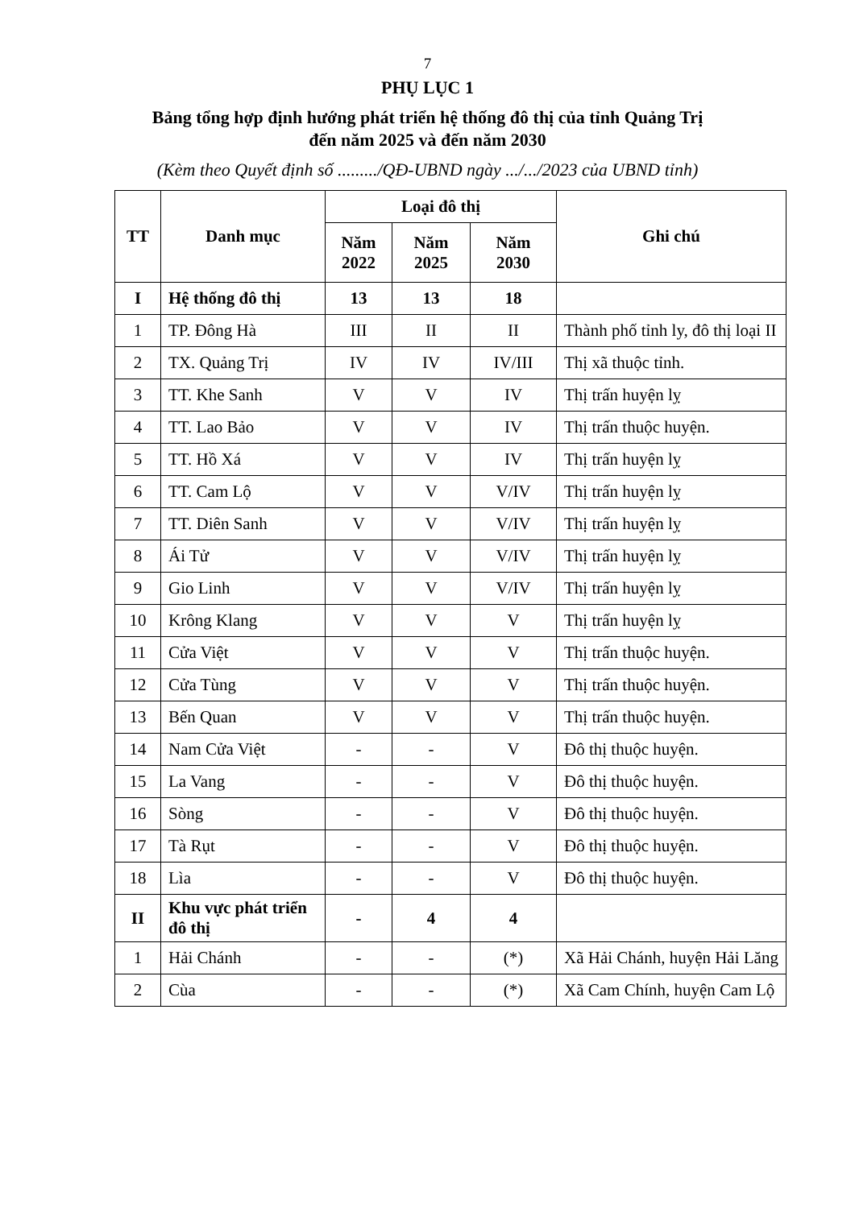7
PHỤ LỤC 1
Bảng tổng hợp định hướng phát triển hệ thống đô thị của tỉnh Quảng Trị
đến năm 2025 và đến năm 2030
(Kèm theo Quyết định số ........./QĐ-UBND ngày .../.../2023 của UBND tỉnh)
| TT | Danh mục | Loại đô thị | | | Ghi chú |
| --- | --- | --- | --- | --- | --- |
| | | Năm 2022 | Năm 2025 | Năm 2030 | |
| I | Hệ thống đô thị | 13 | 13 | 18 | |
| 1 | TP. Đông Hà | III | II | II | Thành phố tỉnh ly, đô thị loại II |
| 2 | TX. Quảng Trị | IV | IV | IV/III | Thị xã thuộc tỉnh. |
| 3 | TT. Khe Sanh | V | V | IV | Thị trấn huyện lỵ |
| 4 | TT. Lao Bảo | V | V | IV | Thị trấn thuộc huyện. |
| 5 | TT. Hồ Xá | V | V | IV | Thị trấn huyện lỵ |
| 6 | TT. Cam Lộ | V | V | V/IV | Thị trấn huyện lỵ |
| 7 | TT. Diên Sanh | V | V | V/IV | Thị trấn huyện lỵ |
| 8 | Ái Tử | V | V | V/IV | Thị trấn huyện lỵ |
| 9 | Gio Linh | V | V | V/IV | Thị trấn huyện lỵ |
| 10 | Krông Klang | V | V | V | Thị trấn huyện lỵ |
| 11 | Cửa Việt | V | V | V | Thị trấn thuộc huyện. |
| 12 | Cửa Tùng | V | V | V | Thị trấn thuộc huyện. |
| 13 | Bến Quan | V | V | V | Thị trấn thuộc huyện. |
| 14 | Nam Cửa Việt | - | - | V | Đô thị thuộc huyện. |
| 15 | La Vang | - | - | V | Đô thị thuộc huyện. |
| 16 | Sòng | - | - | V | Đô thị thuộc huyện. |
| 17 | Tà Rụt | - | - | V | Đô thị thuộc huyện. |
| 18 | Lìa | - | - | V | Đô thị thuộc huyện. |
| II | Khu vực phát triển đô thị | - | 4 | 4 | |
| 1 | Hải Chánh | - | - | (*) | Xã Hải Chánh, huyện Hải Lăng |
| 2 | Cùa | - | - | (*) | Xã Cam Chính, huyện Cam Lộ |